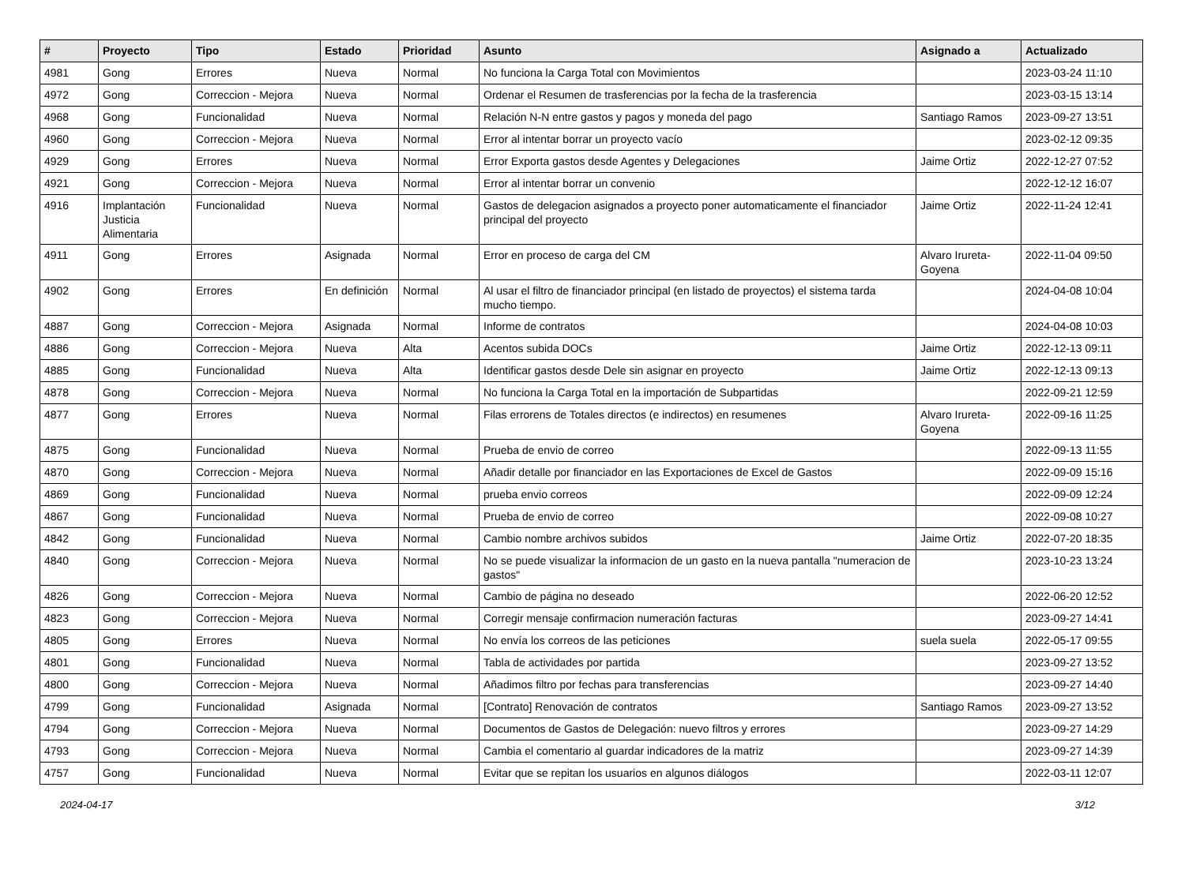| # | Proyecto | Tipo | Estado | Prioridad | Asunto | Asignado a | Actualizado |
| --- | --- | --- | --- | --- | --- | --- | --- |
| 4981 | Gong | Errores | Nueva | Normal | No funciona la Carga Total con Movimientos | | 2023-03-24 11:10 |
| 4972 | Gong | Correccion - Mejora | Nueva | Normal | Ordenar el Resumen de trasferencias por la fecha de la trasferencia | | 2023-03-15 13:14 |
| 4968 | Gong | Funcionalidad | Nueva | Normal | Relación N-N entre gastos y pagos y moneda del pago | Santiago Ramos | 2023-09-27 13:51 |
| 4960 | Gong | Correccion - Mejora | Nueva | Normal | Error al intentar borrar un proyecto vacío | | 2023-02-12 09:35 |
| 4929 | Gong | Errores | Nueva | Normal | Error Exporta gastos desde Agentes y Delegaciones | Jaime Ortiz | 2022-12-27 07:52 |
| 4921 | Gong | Correccion - Mejora | Nueva | Normal | Error al intentar borrar un convenio | | 2022-12-12 16:07 |
| 4916 | Implantación Justicia Alimentaria | Funcionalidad | Nueva | Normal | Gastos de delegacion asignados a proyecto poner automaticamente el financiador principal del proyecto | Jaime Ortiz | 2022-11-24 12:41 |
| 4911 | Gong | Errores | Asignada | Normal | Error en proceso de carga del CM | Alvaro Irureta-Goyena | 2022-11-04 09:50 |
| 4902 | Gong | Errores | En definición | Normal | Al usar el filtro de financiador principal (en listado de proyectos) el sistema tarda mucho tiempo. | | 2024-04-08 10:04 |
| 4887 | Gong | Correccion - Mejora | Asignada | Normal | Informe de contratos | | 2024-04-08 10:03 |
| 4886 | Gong | Correccion - Mejora | Nueva | Alta | Acentos subida DOCs | Jaime Ortiz | 2022-12-13 09:11 |
| 4885 | Gong | Funcionalidad | Nueva | Alta | Identificar gastos desde Dele sin asignar en proyecto | Jaime Ortiz | 2022-12-13 09:13 |
| 4878 | Gong | Correccion - Mejora | Nueva | Normal | No funciona la Carga Total en la importación de Subpartidas | | 2022-09-21 12:59 |
| 4877 | Gong | Errores | Nueva | Normal | Filas errorens de Totales directos (e indirectos) en resumenes | Alvaro Irureta-Goyena | 2022-09-16 11:25 |
| 4875 | Gong | Funcionalidad | Nueva | Normal | Prueba de envio de correo | | 2022-09-13 11:55 |
| 4870 | Gong | Correccion - Mejora | Nueva | Normal | Añadir detalle por financiador en las Exportaciones de Excel de Gastos | | 2022-09-09 15:16 |
| 4869 | Gong | Funcionalidad | Nueva | Normal | prueba envio correos | | 2022-09-09 12:24 |
| 4867 | Gong | Funcionalidad | Nueva | Normal | Prueba de envio de correo | | 2022-09-08 10:27 |
| 4842 | Gong | Funcionalidad | Nueva | Normal | Cambio nombre archivos subidos | Jaime Ortiz | 2022-07-20 18:35 |
| 4840 | Gong | Correccion - Mejora | Nueva | Normal | No se puede visualizar la informacion de un gasto en la nueva pantalla "numeracion de gastos" | | 2023-10-23 13:24 |
| 4826 | Gong | Correccion - Mejora | Nueva | Normal | Cambio de página no deseado | | 2022-06-20 12:52 |
| 4823 | Gong | Correccion - Mejora | Nueva | Normal | Corregir mensaje confirmacion numeración facturas | | 2023-09-27 14:41 |
| 4805 | Gong | Errores | Nueva | Normal | No envía los correos de las peticiones | suela suela | 2022-05-17 09:55 |
| 4801 | Gong | Funcionalidad | Nueva | Normal | Tabla de actividades por partida | | 2023-09-27 13:52 |
| 4800 | Gong | Correccion - Mejora | Nueva | Normal | Añadimos filtro por fechas para transferencias | | 2023-09-27 14:40 |
| 4799 | Gong | Funcionalidad | Asignada | Normal | [Contrato] Renovación de contratos | Santiago Ramos | 2023-09-27 13:52 |
| 4794 | Gong | Correccion - Mejora | Nueva | Normal | Documentos de Gastos de Delegación: nuevo filtros y errores | | 2023-09-27 14:29 |
| 4793 | Gong | Correccion - Mejora | Nueva | Normal | Cambia el comentario al guardar indicadores de la matriz | | 2023-09-27 14:39 |
| 4757 | Gong | Funcionalidad | Nueva | Normal | Evitar que se repitan los usuarios en algunos diálogos | | 2022-03-11 12:07 |
2024-04-17 3/12